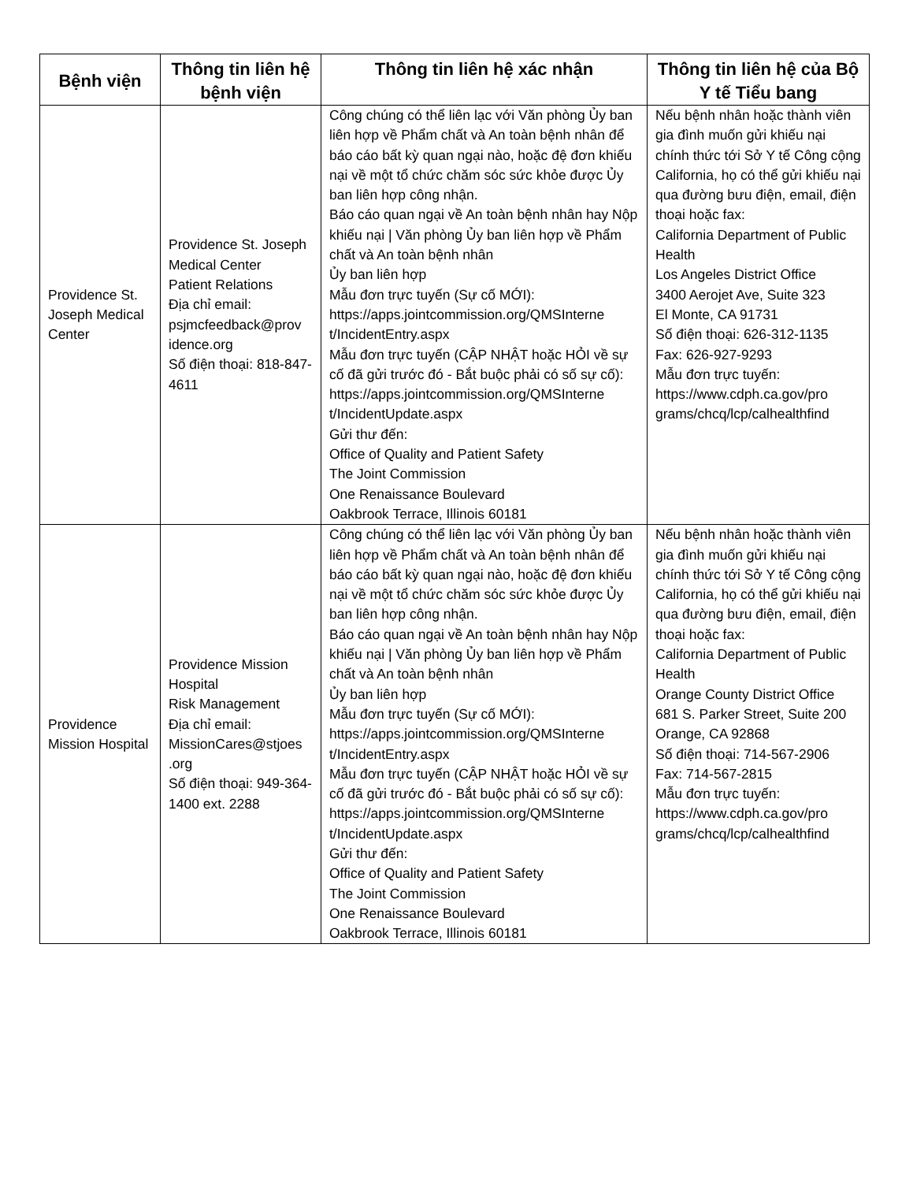| Bệnh viện | Thông tin liên hệ bệnh viện | Thông tin liên hệ xác nhận | Thông tin liên hệ của Bộ Y tế Tiểu bang |
| --- | --- | --- | --- |
| Providence St. Joseph Medical Center | Providence St. Joseph Medical Center Patient Relations Địa chỉ email: psjmcfeedback@prov idence.org Số điện thoại: 818-847-4611 | Công chúng có thể liên lạc với Văn phòng Ủy ban liên hợp về Phẩm chất và An toàn bệnh nhân để báo cáo bất kỳ quan ngại nào, hoặc đệ đơn khiếu nại về một tổ chức chăm sóc sức khỏe được Ủy ban liên hợp công nhận. Báo cáo quan ngại về An toàn bệnh nhân hay Nộp khiếu nại / Văn phòng Ủy ban liên hợp về Phẩm chất và An toàn bệnh nhân Ủy ban liên hợp Mẫu đơn trực tuyến (Sự cố MỚI): https://apps.jointcommission.org/QMSInterne t/IncidentEntry.aspx Mẫu đơn trực tuyến (CẬP NHẬT hoặc HỎI về sự cố đã gửi trước đó - Bắt buộc phải có số sự cố): https://apps.jointcommission.org/QMSInterne t/IncidentUpdate.aspx Gửi thư đến: Office of Quality and Patient Safety The Joint Commission One Renaissance Boulevard Oakbrook Terrace, Illinois 60181 | Nếu bệnh nhân hoặc thành viên gia đình muốn gửi khiếu nại chính thức tới Sở Y tế Công cộng California, họ có thể gửi khiếu nại qua đường bưu điện, email, điện thoại hoặc fax: California Department of Public Health Los Angeles District Office 3400 Aerojet Ave, Suite 323 El Monte, CA 91731 Số điện thoại: 626-312-1135 Fax: 626-927-9293 Mẫu đơn trực tuyến: https://www.cdph.ca.gov/pro grams/chcq/lcp/calhealthfind |
| Providence Mission Hospital | Providence Mission Hospital Risk Management Địa chỉ email: MissionCares@stjoes .org Số điện thoại: 949-364-1400 ext. 2288 | Công chúng có thể liên lạc với Văn phòng Ủy ban liên hợp về Phẩm chất và An toàn bệnh nhân để báo cáo bất kỳ quan ngại nào, hoặc đệ đơn khiếu nại về một tổ chức chăm sóc sức khỏe được Ủy ban liên hợp công nhận. Báo cáo quan ngại về An toàn bệnh nhân hay Nộp khiếu nại / Văn phòng Ủy ban liên hợp về Phẩm chất và An toàn bệnh nhân Ủy ban liên hợp Mẫu đơn trực tuyến (Sự cố MỚI): https://apps.jointcommission.org/QMSInterne t/IncidentEntry.aspx Mẫu đơn trực tuyến (CẬP NHẬT hoặc HỎI về sự cố đã gửi trước đó - Bắt buộc phải có số sự cố): https://apps.jointcommission.org/QMSInterne t/IncidentUpdate.aspx Gửi thư đến: Office of Quality and Patient Safety The Joint Commission One Renaissance Boulevard Oakbrook Terrace, Illinois 60181 | Nếu bệnh nhân hoặc thành viên gia đình muốn gửi khiếu nại chính thức tới Sở Y tế Công cộng California, họ có thể gửi khiếu nại qua đường bưu điện, email, điện thoại hoặc fax: California Department of Public Health Orange County District Office 681 S. Parker Street, Suite 200 Orange, CA 92868 Số điện thoại: 714-567-2906 Fax: 714-567-2815 Mẫu đơn trực tuyến: https://www.cdph.ca.gov/pro grams/chcq/lcp/calhealthfind |